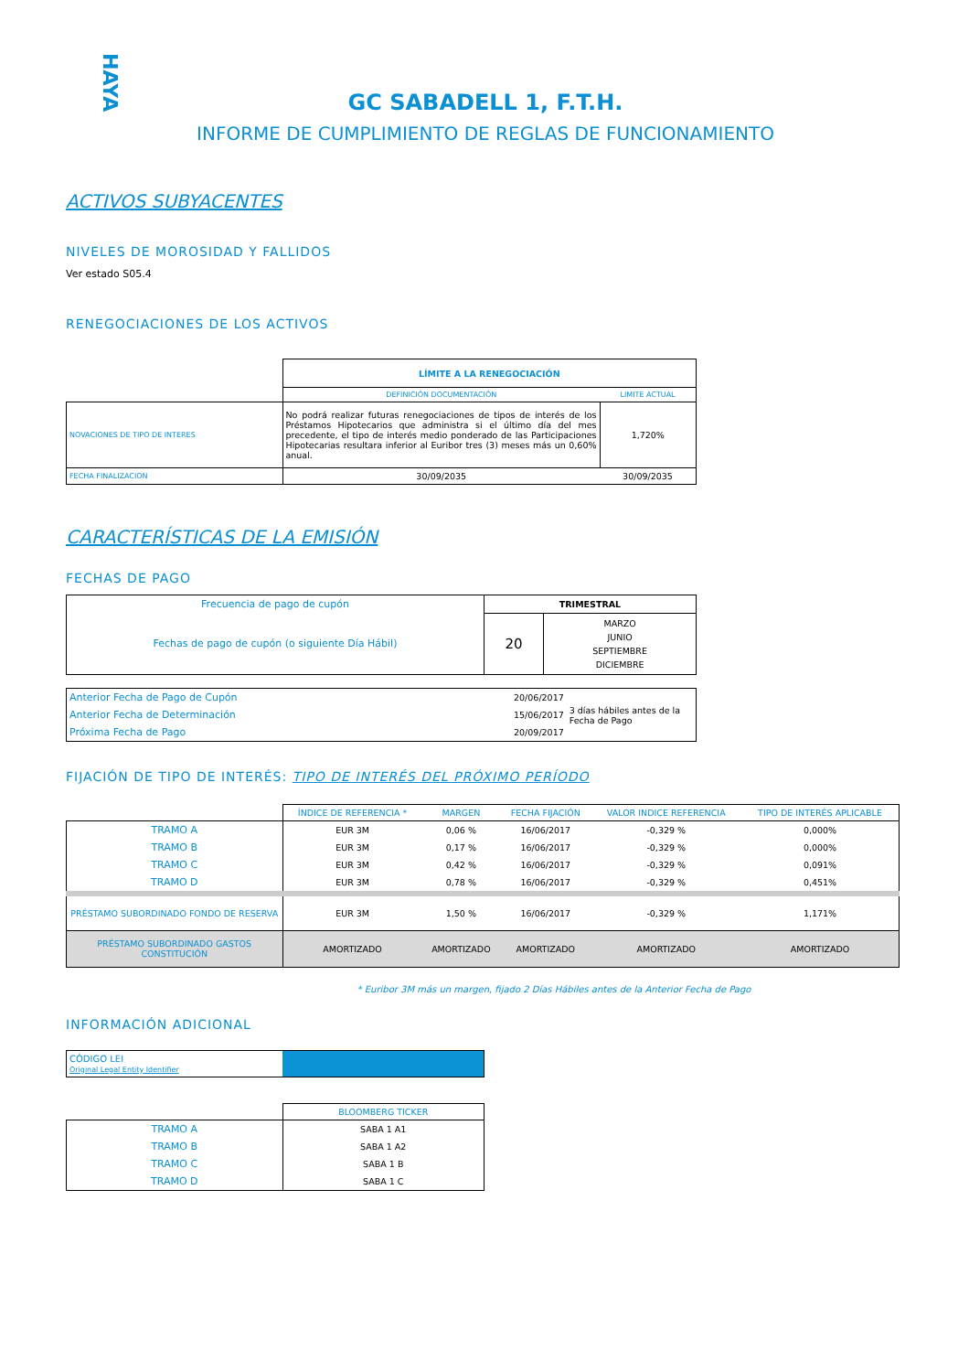HAYA
GC SABADELL 1, F.T.H.
INFORME DE CUMPLIMIENTO DE REGLAS DE FUNCIONAMIENTO
ACTIVOS SUBYACENTES
NIVELES DE MOROSIDAD Y FALLIDOS
Ver estado S05.4
RENEGOCIACIONES DE LOS ACTIVOS
| | LÍMITE A LA RENEGOCIACIÓN | |
| | DEFINICIÓN DOCUMENTACIÓN | LIMITE ACTUAL |
| NOVACIONES DE TIPO DE INTERES | No podrá realizar futuras renegociaciones de tipos de interés de los Préstamos Hipotecarios que administra si el último día del mes precedente, el tipo de interés medio ponderado de las Participaciones Hipotecarias resultara inferior al Euribor tres (3) meses más un 0,60% anual. | 1,720% |
| FECHA FINALIZACION | 30/09/2035 | 30/09/2035 |
CARACTERÍSTICAS DE LA EMISIÓN
FECHAS DE PAGO
| Frecuencia de pago de cupón | TRIMESTRAL | |
| Fechas de pago de cupón (o siguiente Día Hábil) | 20 | MARZO JUNIO SEPTIEMBRE DICIEMBRE |
| Anterior Fecha de Pago de Cupón | 20/06/2017 | 3 días hábiles antes de la Fecha de Pago |
| Anterior Fecha de Determinación | 15/06/2017 | |
| Próxima Fecha de Pago | 20/09/2017 | |
FIJACIÓN DE TIPO DE INTERÉS: TIPO DE INTERÉS DEL PRÓXIMO PERÍODO
| | ÍNDICE DE REFERENCIA * | MARGEN | FECHA FIJACIÓN | VALOR INDICE REFERENCIA | TIPO DE INTERÉS APLICABLE |
| TRAMO A | EUR 3M | 0,06 % | 16/06/2017 | -0,329 % | 0,000% |
| TRAMO B | EUR 3M | 0,17 % | 16/06/2017 | -0,329 % | 0,000% |
| TRAMO C | EUR 3M | 0,42 % | 16/06/2017 | -0,329 % | 0,091% |
| TRAMO D | EUR 3M | 0,78 % | 16/06/2017 | -0,329 % | 0,451% |
| PRÉSTAMO SUBORDINADO FONDO DE RESERVA | EUR 3M | 1,50 % | 16/06/2017 | -0,329 % | 1,171% |
| PRÉSTAMO SUBORDINADO GASTOS CONSTITUCIÓN | AMORTIZADO | AMORTIZADO | AMORTIZADO | AMORTIZADO | AMORTIZADO |
* Euribor 3M más un margen, fijado 2 Días Hábiles antes de la Anterior Fecha de Pago
INFORMACIÓN ADICIONAL
| CÓDIGO LEI Original Legal Entity Identifier | |
| | BLOOMBERG TICKER |
| TRAMO A | SABA 1 A1 |
| TRAMO B | SABA 1 A2 |
| TRAMO C | SABA 1 B |
| TRAMO D | SABA 1 C |